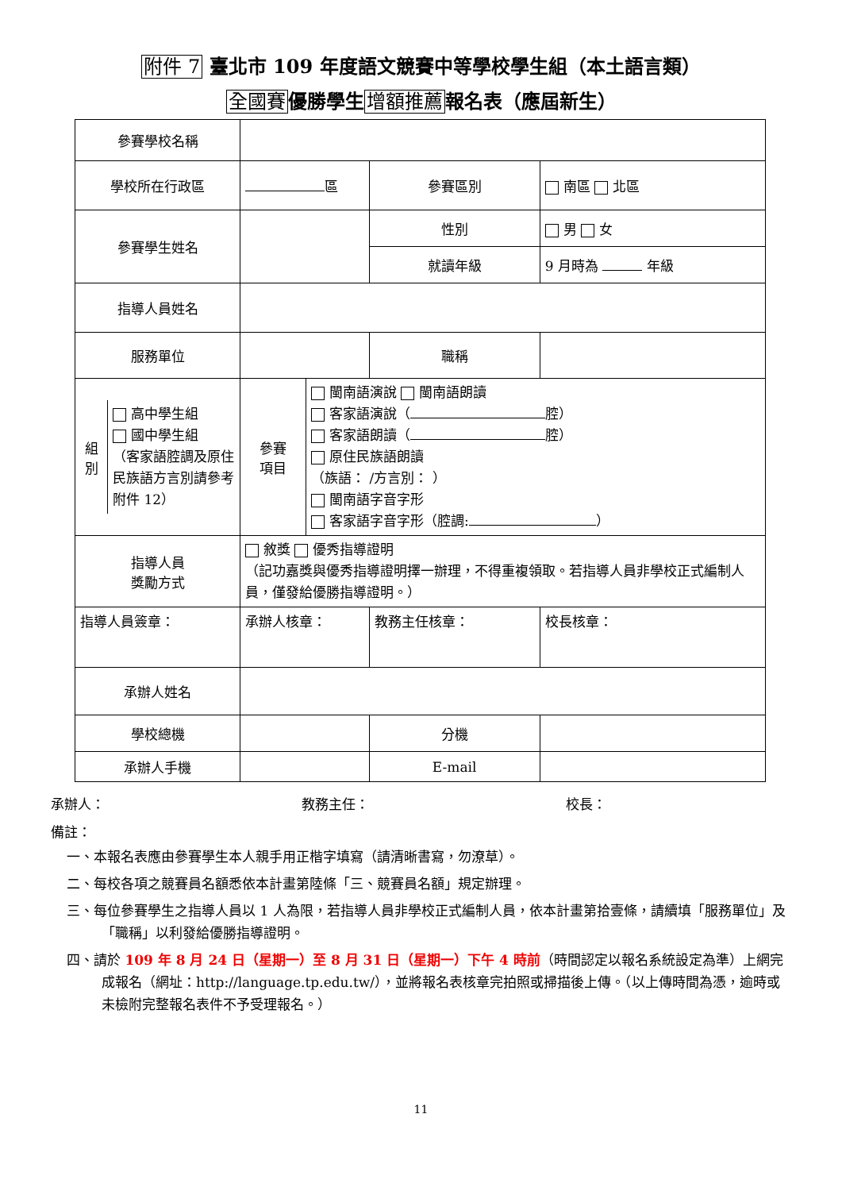附件 7 臺北市 109 年度語文競賽中等學校學生組（本土語言類）
全國賽優勝學生增額推薦報名表（應屆新生）
| 參賽學校名稱 | | | | |
| 學校所在行政區 | 區 | | 參賽區別 | 南區 北區 |
| 參賽學生姓名 | | | 性別 | 男 女 |
| | | | 就讀年級 | 9 月時為 年級 |
| 指導人員姓名 | | | | |
| 服務單位 | | | 職稱 | |
| / 組別 / 高中學生組 國中學生組 （客家語腔調及原住民族語方言別請參考附件 12） / | 參賽 項目 | 閩南語演說 閩南語朗讀 客家語演說（ 腔） 客家語朗讀（ 腔） 原住民族語朗讀 （族語： /方言別： ） 閩南語字音字形 客家語字音字形（腔調: ） | | |
| 指導人員 獎勵方式 | 敘獎 優秀指導證明 （記功嘉獎與優秀指導證明擇一辦理，不得重複領取。若指導人員非學校正式編制人員，僅發給優勝指導證明。） | | | |
| 指導人員簽章： | 承辦人核章： | | 教務主任核章： | 校長核章： |
| 承辦人姓名 | | | | |
| 學校總機 | | | 分機 | |
| 承辦人手機 | | | E-mail | |
承辦人： 教務主任： 校長：
備註：
一、本報名表應由參賽學生本人親手用正楷字填寫（請清晰書寫，勿潦草）。
二、每校各項之競賽員名額悉依本計畫第陸條「三、競賽員名額」規定辦理。
三、每位參賽學生之指導人員以 1 人為限，若指導人員非學校正式編制人員，依本計畫第拾壹條，請續填「服務單位」及「職稱」以利發給優勝指導證明。
四、請於 109 年 8 月 24 日（星期一）至 8 月 31 日（星期一）下午 4 時前（時間認定以報名系統設定為準）上網完成報名（網址：http://language.tp.edu.tw/），並將報名表核章完拍照或掃描後上傳。（以上傳時間為憑，逾時或未檢附完整報名表件不予受理報名。）
11